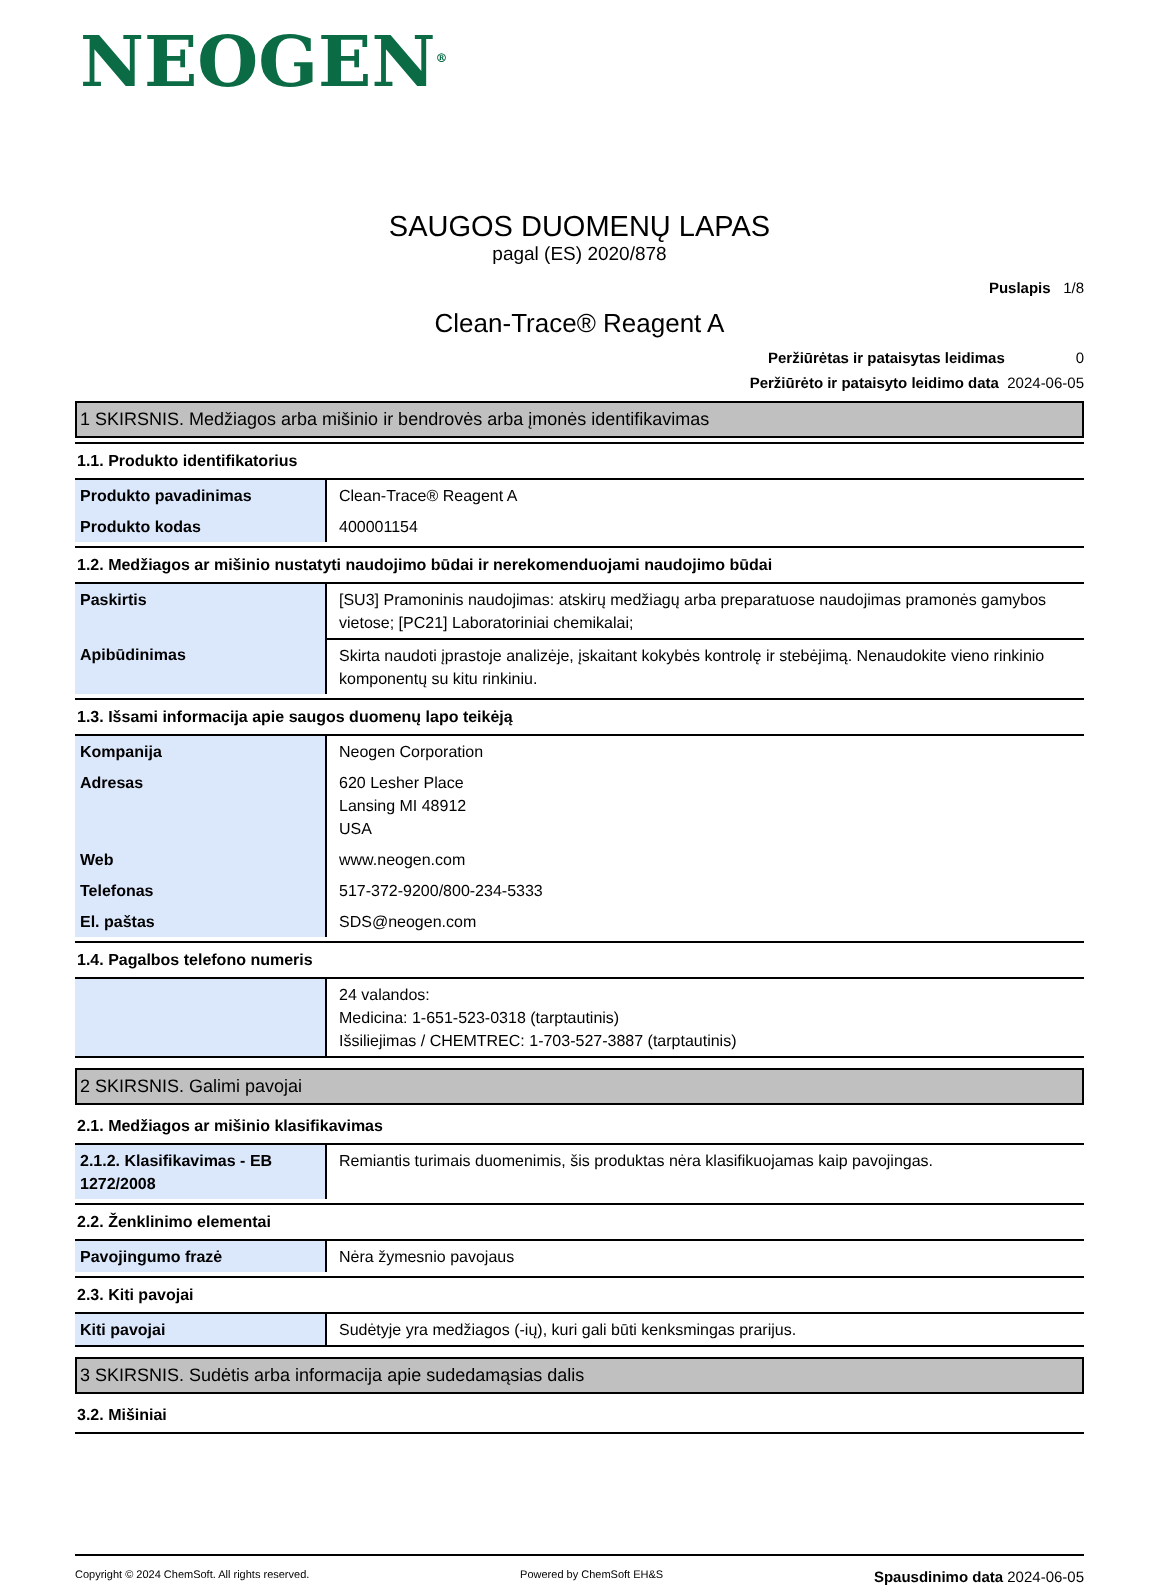NEOGEN<sup>®</sup>
SAUGOS DUOMENŲ LAPAS
pagal (ES) 2020/878
Puslapis 1/8
Clean-Trace® Reagent A
Peržiūrėtas ir pataisytas leidimas 0
Peržiūrėto ir pataisyto leidimo data 2024-06-05
1 SKIRSNIS. Medžiagos arba mišinio ir bendrovės arba įmonės identifikavimas
1.1. Produkto identifikatorius
| Produkto pavadinimas | Clean-Trace® Reagent A |
| Produkto kodas | 400001154 |
1.2. Medžiagos ar mišinio nustatyti naudojimo būdai ir nerekomenduojami naudojimo būdai
| Paskirtis | [SU3] Pramoninis naudojimas: atskirų medžiagų arba preparatuose naudojimas pramonės gamybos vietose; [PC21] Laboratoriniai chemikalai; |
| Apibūdinimas | Skirta naudoti įprastoje analizėje, įskaitant kokybės kontrolę ir stebėjimą. Nenaudokite vieno rinkinio komponentų su kitu rinkiniu. |
1.3. Išsami informacija apie saugos duomenų lapo teikėją
| Kompanija | Neogen Corporation |
| Adresas | 620 Lesher Place Lansing MI 48912 USA |
| Web | www.neogen.com |
| Telefonas | 517-372-9200/800-234-5333 |
| El. paštas | SDS@neogen.com |
1.4. Pagalbos telefono numeris
| | 24 valandos: Medicina: 1-651-523-0318 (tarptautinis) Išsiliejimas / CHEMTREC: 1-703-527-3887 (tarptautinis) |
2 SKIRSNIS. Galimi pavojai
2.1. Medžiagos ar mišinio klasifikavimas
| 2.1.2. Klasifikavimas - EB 1272/2008 | Remiantis turimais duomenimis, šis produktas nėra klasifikuojamas kaip pavojingas. |
2.2. Ženklinimo elementai
| Pavojingumo frazė | Nėra žymesnio pavojaus |
2.3. Kiti pavojai
| Kiti pavojai | Sudėtyje yra medžiagos (-ių), kuri gali būti kenksmingas prarijus. |
3 SKIRSNIS. Sudėtis arba informacija apie sudedamąsias dalis
3.2. Mišiniai
Copyright © 2024 ChemSoft. All rights reserved.
Powered by ChemSoft EH&S
Spausdinimo data 2024-06-05